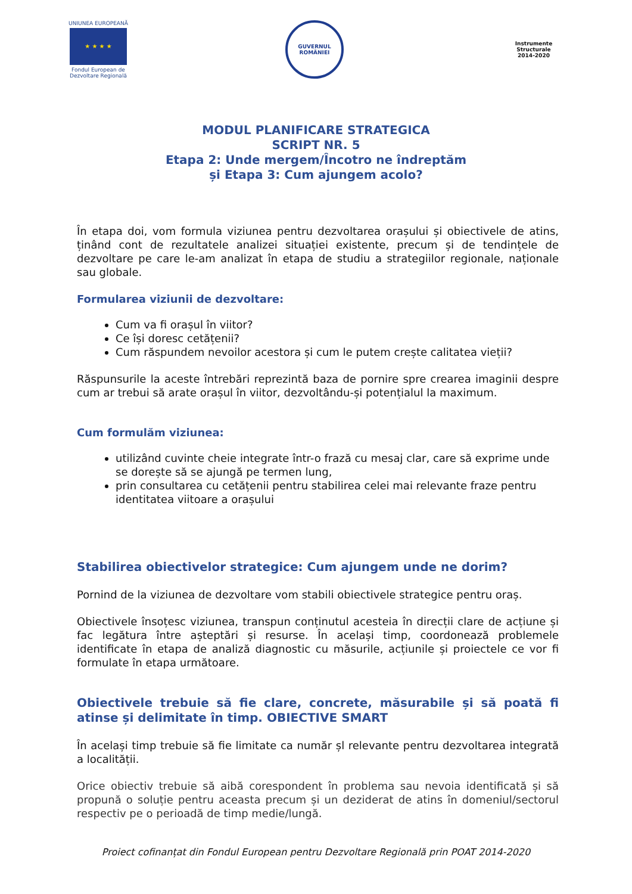UNIUNEA EUROPEANĂ
★ ★ ★ ★
Fondul European de Dezvoltare Regională
GUVERNUL
ROMÂNIEI
Instrumente Structurale
2014-2020
MODUL PLANIFICARE STRATEGICA
SCRIPT NR. 5
Etapa 2: Unde mergem/Încotro ne îndreptăm
și Etapa 3: Cum ajungem acolo?
În etapa doi, vom formula viziunea pentru dezvoltarea orașului și obiectivele de atins, ținând cont de rezultatele analizei situației existente, precum și de tendințele de dezvoltare pe care le-am analizat în etapa de studiu a strategiilor regionale, naționale sau globale.
Formularea viziunii de dezvoltare:
Cum va fi orașul în viitor?
Ce își doresc cetățenii?
Cum răspundem nevoilor acestora și cum le putem crește calitatea vieții?
Răspunsurile la aceste întrebări reprezintă baza de pornire spre crearea imaginii despre cum ar trebui să arate orașul în viitor, dezvoltându-și potențialul la maximum.
Cum formulăm viziunea:
utilizând cuvinte cheie integrate într-o frază cu mesaj clar, care să exprime unde se dorește să se ajungă pe termen lung,
prin consultarea cu cetățenii pentru stabilirea celei mai relevante fraze pentru identitatea viitoare a orașului
Stabilirea obiectivelor strategice: Cum ajungem unde ne dorim?
Pornind de la viziunea de dezvoltare vom stabili obiectivele strategice pentru oraș.
Obiectivele însoțesc viziunea, transpun conținutul acesteia în direcții clare de acțiune și fac legătura între așteptări și resurse. În același timp, coordonează problemele identificate în etapa de analiză diagnostic cu măsurile, acțiunile și proiectele ce vor fi formulate în etapa următoare.
Obiectivele trebuie să fie clare, concrete, măsurabile și să poată fi atinse și delimitate în timp. OBIECTIVE SMART
În același timp trebuie să fie limitate ca număr șl relevante pentru dezvoltarea integrată a localității.
Orice obiectiv trebuie să aibă corespondent în problema sau nevoia identificată și să propună o soluție pentru aceasta precum și un deziderat de atins în domeniul/sectorul respectiv pe o perioadă de timp medie/lungă.
Proiect cofinanțat din Fondul European pentru Dezvoltare Regională prin POAT 2014-2020